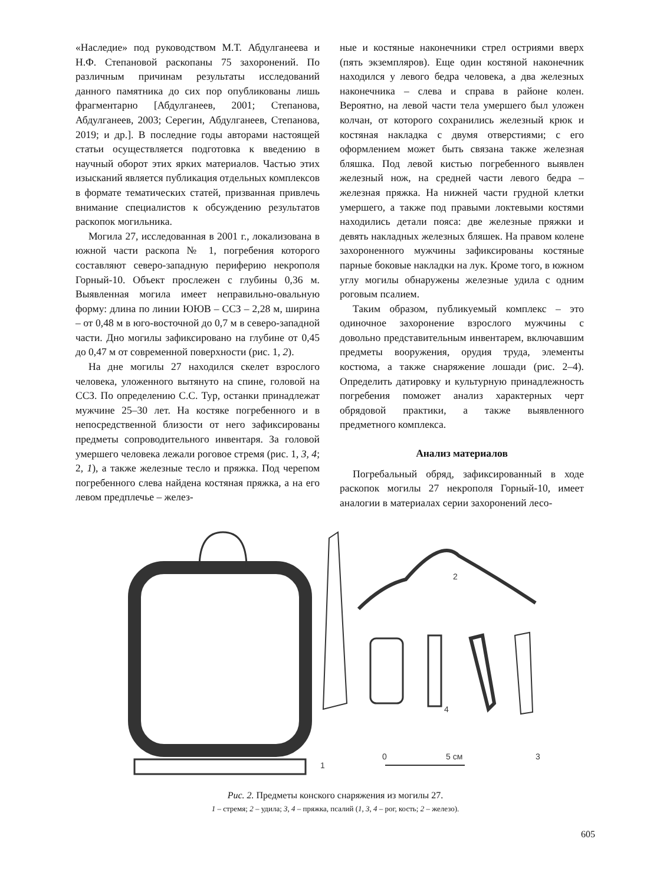«Наследие» под руководством М.Т. Абдулганеева и Н.Ф. Степановой раскопаны 75 захоронений. По различным причинам результаты исследований данного памятника до сих пор опубликованы лишь фрагментарно [Абдулганеев, 2001; Степанова, Абдулганеев, 2003; Серегин, Абдулганеев, Степанова, 2019; и др.]. В последние годы авторами настоящей статьи осуществляется подготовка к введению в научный оборот этих ярких материалов. Частью этих изысканий является публикация отдельных комплексов в формате тематических статей, призванная привлечь внимание специалистов к обсуждению результатов раскопок могильника.
Могила 27, исследованная в 2001 г., локализована в южной части раскопа № 1, погребения которого составляют северо-западную периферию некрополя Горный-10. Объект прослежен с глубины 0,36 м. Выявленная могила имеет неправильно-овальную форму: длина по линии ЮЮВ – ССЗ – 2,28 м, ширина – от 0,48 м в юго-восточной до 0,7 м в северо-западной части. Дно могилы зафиксировано на глубине от 0,45 до 0,47 м от современной поверхности (рис. 1, 2).
На дне могилы 27 находился скелет взрослого человека, уложенного вытянуто на спине, головой на ССЗ. По определению С.С. Тур, останки принадлежат мужчине 25–30 лет. На костяке погребенного и в непосредственной близости от него зафиксированы предметы сопроводительного инвентаря. За головой умершего человека лежали роговое стремя (рис. 1, 3, 4; 2, 1), а также железные тесло и пряжка. Под черепом погребенного слева найдена костяная пряжка, а на его левом предплечье – желез-
ные и костяные наконечники стрел остриями вверх (пять экземпляров). Еще один костяной наконечник находился у левого бедра человека, а два железных наконечника – слева и справа в районе колен. Вероятно, на левой части тела умершего был уложен колчан, от которого сохранились железный крюк и костяная накладка с двумя отверстиями; с его оформлением может быть связана также железная бляшка. Под левой кистью погребенного выявлен железный нож, на средней части левого бедра – железная пряжка. На нижней части грудной клетки умершего, а также под правыми локтевыми костями находились детали пояса: две железные пряжки и девять накладных железных бляшек. На правом колене захороненного мужчины зафиксированы костяные парные боковые накладки на лук. Кроме того, в южном углу могилы обнаружены железные удила с одним роговым псалием.
Таким образом, публикуемый комплекс – это одиночное захоронение взрослого мужчины с довольно представительным инвентарем, включавшим предметы вооружения, орудия труда, элементы костюма, а также снаряжение лошади (рис. 2–4). Определить датировку и культурную принадлежность погребения поможет анализ характерных черт обрядовой практики, а также выявленного предметного комплекса.
Анализ материалов
Погребальный обряд, зафиксированный в ходе раскопок могилы 27 некрополя Горный-10, имеет аналогии в материалах серии захоронений лесо-
1
2
3
4
0
5 см
Рис. 2. Предметы конского снаряжения из могилы 27.
1 – стремя; 2 – удила; 3, 4 – пряжка, псалий (1, 3, 4 – рог, кость; 2 – железо).
605